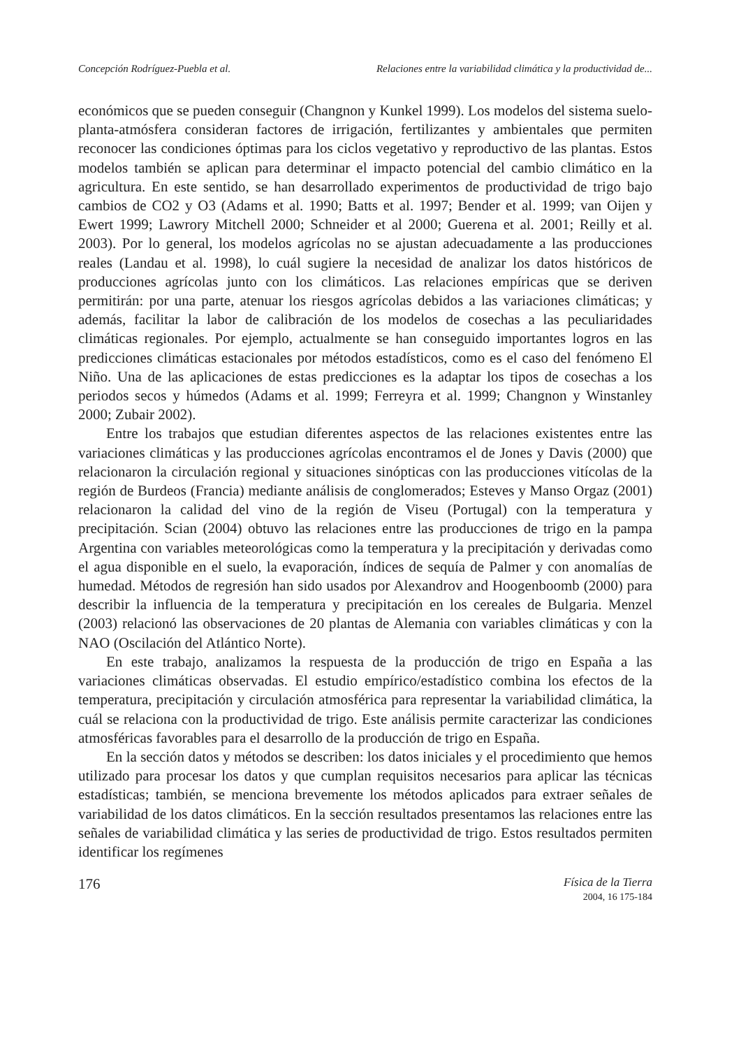Concepción Rodríguez-Puebla et al. Relaciones entre la variabilidad climática y la productividad de...
económicos que se pueden conseguir (Changnon y Kunkel 1999). Los modelos del sistema suelo-planta-atmósfera consideran factores de irrigación, fertilizantes y ambientales que permiten reconocer las condiciones óptimas para los ciclos vegetativo y reproductivo de las plantas. Estos modelos también se aplican para determinar el impacto potencial del cambio climático en la agricultura. En este sentido, se han desarrollado experimentos de productividad de trigo bajo cambios de CO2 y O3 (Adams et al. 1990; Batts et al. 1997; Bender et al. 1999; van Oijen y Ewert 1999; Lawrory Mitchell 2000; Schneider et al 2000; Guerena et al. 2001; Reilly et al. 2003). Por lo general, los modelos agrícolas no se ajustan adecuadamente a las producciones reales (Landau et al. 1998), lo cuál sugiere la necesidad de analizar los datos históricos de producciones agrícolas junto con los climáticos. Las relaciones empíricas que se deriven permitirán: por una parte, atenuar los riesgos agrícolas debidos a las variaciones climáticas; y además, facilitar la labor de calibración de los modelos de cosechas a las peculiaridades climáticas regionales. Por ejemplo, actualmente se han conseguido importantes logros en las predicciones climáticas estacionales por métodos estadísticos, como es el caso del fenómeno El Niño. Una de las aplicaciones de estas predicciones es la adaptar los tipos de cosechas a los periodos secos y húmedos (Adams et al. 1999; Ferreyra et al. 1999; Changnon y Winstanley 2000; Zubair 2002).
Entre los trabajos que estudian diferentes aspectos de las relaciones existentes entre las variaciones climáticas y las producciones agrícolas encontramos el de Jones y Davis (2000) que relacionaron la circulación regional y situaciones sinópticas con las producciones vitícolas de la región de Burdeos (Francia) mediante análisis de conglomerados; Esteves y Manso Orgaz (2001) relacionaron la calidad del vino de la región de Viseu (Portugal) con la temperatura y precipitación. Scian (2004) obtuvo las relaciones entre las producciones de trigo en la pampa Argentina con variables meteorológicas como la temperatura y la precipitación y derivadas como el agua disponible en el suelo, la evaporación, índices de sequía de Palmer y con anomalías de humedad. Métodos de regresión han sido usados por Alexandrov and Hoogenboomb (2000) para describir la influencia de la temperatura y precipitación en los cereales de Bulgaria. Menzel (2003) relacionó las observaciones de 20 plantas de Alemania con variables climáticas y con la NAO (Oscilación del Atlántico Norte).
En este trabajo, analizamos la respuesta de la producción de trigo en España a las variaciones climáticas observadas. El estudio empírico/estadístico combina los efectos de la temperatura, precipitación y circulación atmosférica para representar la variabilidad climática, la cuál se relaciona con la productividad de trigo. Este análisis permite caracterizar las condiciones atmosféricas favorables para el desarrollo de la producción de trigo en España.
En la sección datos y métodos se describen: los datos iniciales y el procedimiento que hemos utilizado para procesar los datos y que cumplan requisitos necesarios para aplicar las técnicas estadísticas; también, se menciona brevemente los métodos aplicados para extraer señales de variabilidad de los datos climáticos. En la sección resultados presentamos las relaciones entre las señales de variabilidad climática y las series de productividad de trigo. Estos resultados permiten identificar los regímenes
176
Física de la Tierra
2004, 16 175-184